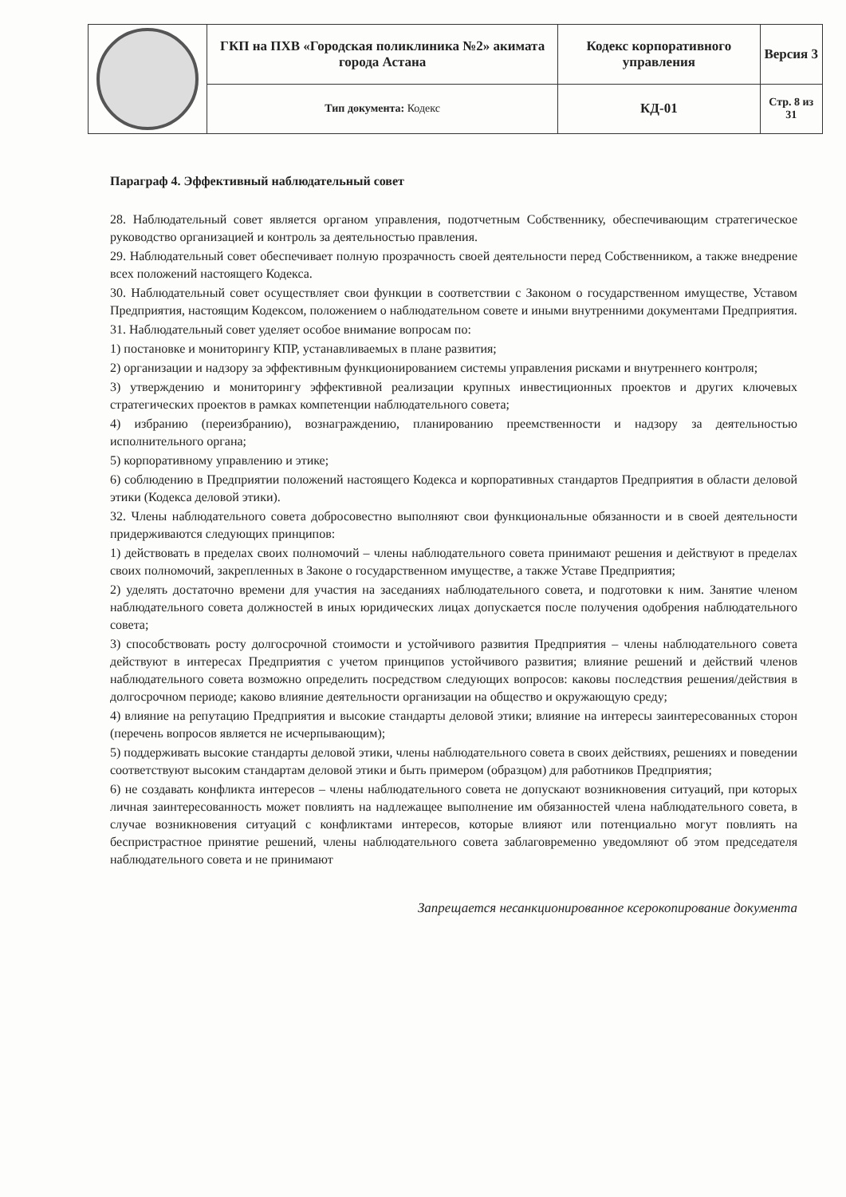| | ГКП на ПХВ «Городская поликлиника №2» акимата города Астана | Кодекс корпоративного управления | Версия 3 |
| | Тип документа: Кодекс | КД-01 | Стр. 8 из 31 |
Параграф 4. Эффективный наблюдательный совет
28. Наблюдательный совет является органом управления, подотчетным Собственнику, обеспечивающим стратегическое руководство организацией и контроль за деятельностью правления.
29. Наблюдательный совет обеспечивает полную прозрачность своей деятельности перед Собственником, а также внедрение всех положений настоящего Кодекса.
30. Наблюдательный совет осуществляет свои функции в соответствии с Законом о государственном имуществе, Уставом Предприятия, настоящим Кодексом, положением о наблюдательном совете и иными внутренними документами Предприятия.
31. Наблюдательный совет уделяет особое внимание вопросам по:
1) постановке и мониторингу КПР, устанавливаемых в плане развития;
2) организации и надзору за эффективным функционированием системы управления рисками и внутреннего контроля;
3) утверждению и мониторингу эффективной реализации крупных инвестиционных проектов и других ключевых стратегических проектов в рамках компетенции наблюдательного совета;
4) избранию (переизбранию), вознаграждению, планированию преемственности и надзору за деятельностью исполнительного органа;
5) корпоративному управлению и этике;
6) соблюдению в Предприятии положений настоящего Кодекса и корпоративных стандартов Предприятия в области деловой этики (Кодекса деловой этики).
32. Члены наблюдательного совета добросовестно выполняют свои функциональные обязанности и в своей деятельности придерживаются следующих принципов:
1) действовать в пределах своих полномочий – члены наблюдательного совета принимают решения и действуют в пределах своих полномочий, закрепленных в Законе о государственном имуществе, а также Уставе Предприятия;
2) уделять достаточно времени для участия на заседаниях наблюдательного совета, и подготовки к ним. Занятие членом наблюдательного совета должностей в иных юридических лицах допускается после получения одобрения наблюдательного совета;
3) способствовать росту долгосрочной стоимости и устойчивого развития Предприятия – члены наблюдательного совета действуют в интересах Предприятия с учетом принципов устойчивого развития; влияние решений и действий членов наблюдательного совета возможно определить посредством следующих вопросов: каковы последствия решения/действия в долгосрочном периоде; каково влияние деятельности организации на общество и окружающую среду;
4) влияние на репутацию Предприятия и высокие стандарты деловой этики; влияние на интересы заинтересованных сторон (перечень вопросов является не исчерпывающим);
5) поддерживать высокие стандарты деловой этики, члены наблюдательного совета в своих действиях, решениях и поведении соответствуют высоким стандартам деловой этики и быть примером (образцом) для работников Предприятия;
6) не создавать конфликта интересов – члены наблюдательного совета не допускают возникновения ситуаций, при которых личная заинтересованность может повлиять на надлежащее выполнение им обязанностей члена наблюдательного совета, в случае возникновения ситуаций с конфликтами интересов, которые влияют или потенциально могут повлиять на беспристрастное принятие решений, члены наблюдательного совета заблаговременно уведомляют об этом председателя наблюдательного совета и не принимают
Запрещается несанкционированное ксерокопирование документа